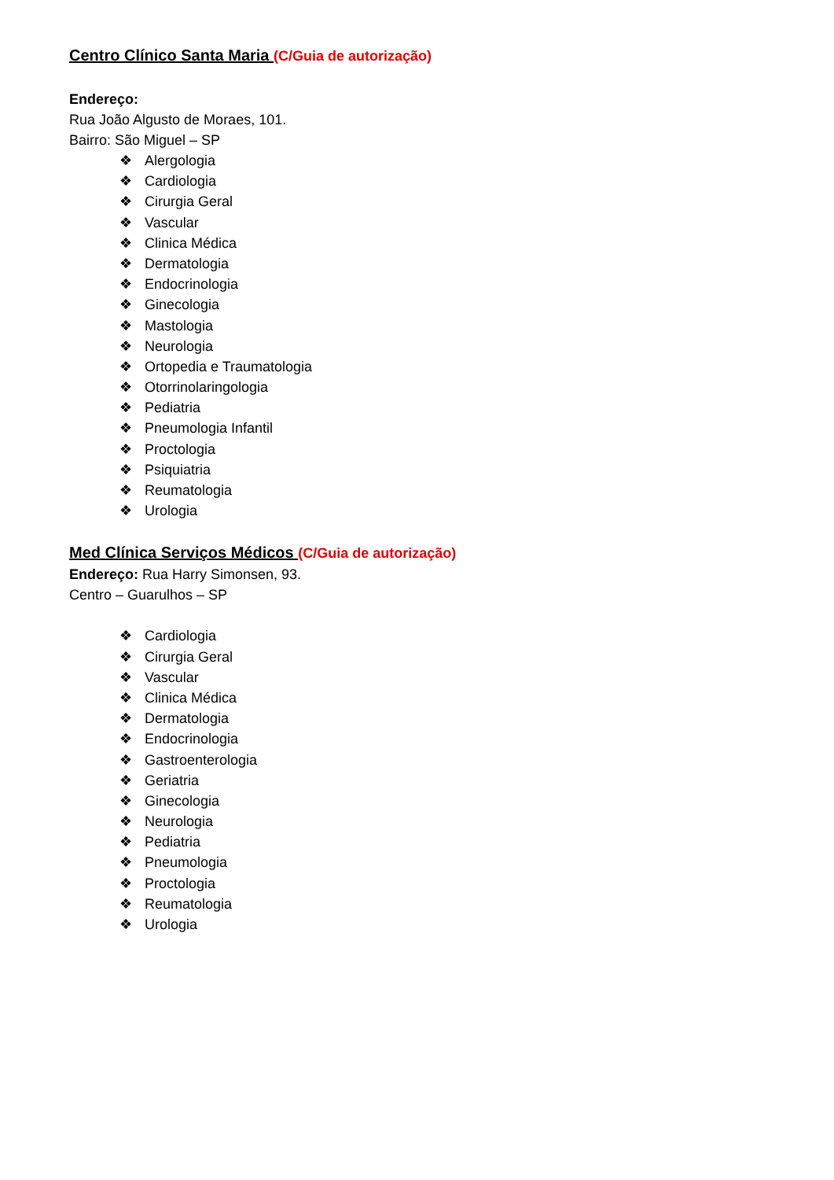Centro Clínico Santa Maria (C/Guia de autorização)
Endereço:
Rua João Algusto de Moraes, 101.
Bairro: São Miguel – SP
❖ Alergologia
❖ Cardiologia
❖ Cirurgia Geral
❖ Vascular
❖ Clinica Médica
❖ Dermatologia
❖ Endocrinologia
❖ Ginecologia
❖ Mastologia
❖ Neurologia
❖ Ortopedia e Traumatologia
❖ Otorrinolaringologia
❖ Pediatria
❖ Pneumologia Infantil
❖ Proctologia
❖ Psiquiatria
❖ Reumatologia
❖ Urologia
Med Clínica Serviços Médicos (C/Guia de autorização)
Endereço: Rua Harry Simonsen, 93.
Centro – Guarulhos – SP
❖ Cardiologia
❖ Cirurgia Geral
❖ Vascular
❖ Clinica Médica
❖ Dermatologia
❖ Endocrinologia
❖ Gastroenterologia
❖ Geriatria
❖ Ginecologia
❖ Neurologia
❖ Pediatria
❖ Pneumologia
❖ Proctologia
❖ Reumatologia
❖ Urologia